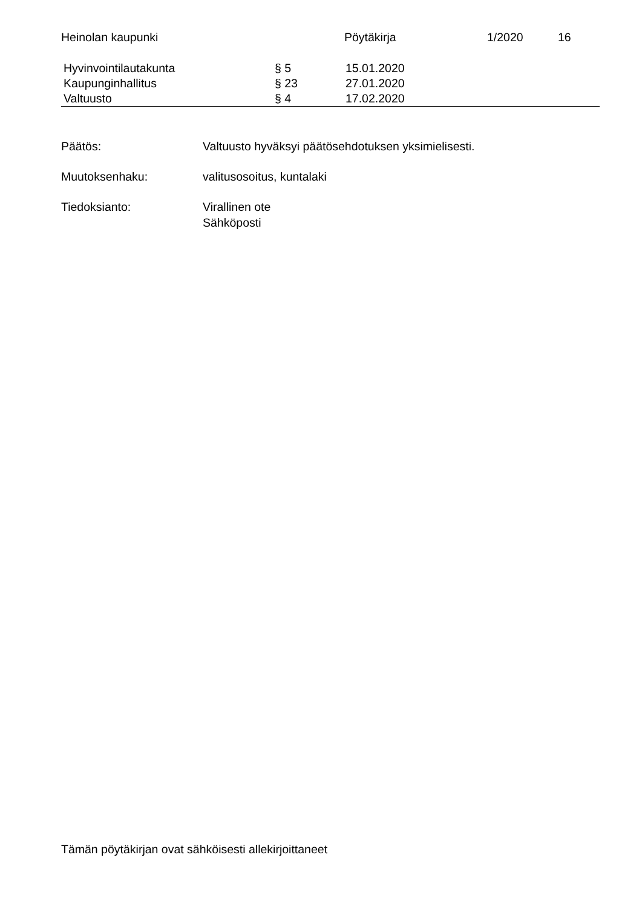Heinolan kaupunki Pöytäkirja 1/2020 16
Hyvinvointilautakunta § 5 15.01.2020
Kaupunginhallitus § 23 27.01.2020
Valtuusto § 4 17.02.2020
Päätös: Valtuusto hyväksyi päätösehdotuksen yksimielisesti.
Muutoksenhaku: valitusosoitus, kuntalaki
Tiedoksianto: Virallinen ote
Sähköposti
Tämän pöytäkirjan ovat sähköisesti allekirjoittaneet